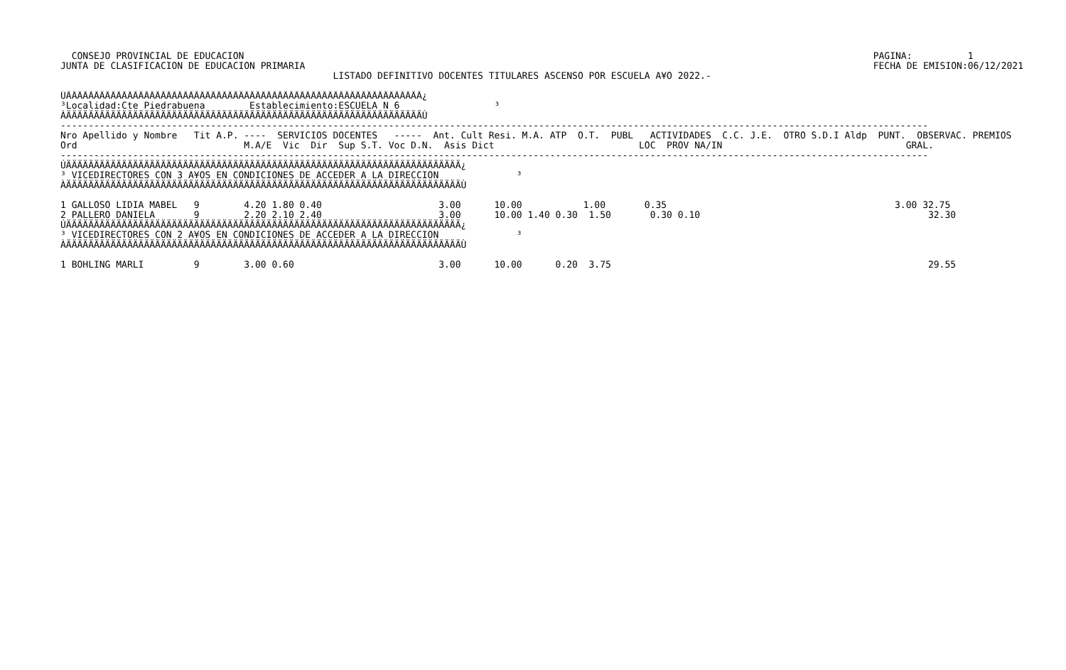CONSEJO PROVINCIAL DE EDUCACION
JUNTA DE CLASIFICACION DE EDUCACION PRIMARIA
PAGINA:          1
FECHA DE EMISION:06/12/2021
                                                 LISTADO DEFINITIVO DOCENTES TITULARES ASCENSO POR ESCUELA A¥O 2022.-
ÚÄÄÄÄÄÄÄÄÄÄÄÄÄÄÄÄÄÄÄÄÄÄÄÄÄÄÄÄÄÄÄÄÄÄÄÄÄÄÄÄÄÄÄÄÄÄÄÄÄÄÄÄÄÄÄÄÄÄÄÄÄÄÄÄ¿
³Localidad:Cte Piedrabuena        Establecimiento:ESCUELA N 6                 ³
ÀÄÄÄÄÄÄÄÄÄÄÄÄÄÄÄÄÄÄÄÄÄÄÄÄÄÄÄÄÄÄÄÄÄÄÄÄÄÄÄÄÄÄÄÄÄÄÄÄÄÄÄÄÄÄÄÄÄÄÄÄÄÄÄÄÙ
------------------------------------------------------------------------------------------------------------------------------------------------------------
Nro Apellido y Nombre   Tit A.P. ----  SERVICIOS DOCENTES   -----  Ant. Cult Resi. M.A. ATP  O.T.  PUBL   ACTIVIDADES  C.C. J.E.  OTRO S.D.I Aldp  PUNT.  OBSERVAC. PREMIOS
Ord                              M.A/E  Vic  Dir  Sup S.T. Voc D.N.  Asis Dict                          LOC  PROV NA/IN                                 GRAL.
------------------------------------------------------------------------------------------------------------------------------------------------------------
ÚÄÄÄÄÄÄÄÄÄÄÄÄÄÄÄÄÄÄÄÄÄÄÄÄÄÄÄÄÄÄÄÄÄÄÄÄÄÄÄÄÄÄÄÄÄÄÄÄÄÄÄÄÄÄÄÄÄÄÄÄÄÄÄÄÄÄÄÄÄÄÄ¿
³ VICEDIRECTORES CON 3 A¥OS EN CONDICIONES DE ACCEDER A LA DIRECCION              ³
ÀÄÄÄÄÄÄÄÄÄÄÄÄÄÄÄÄÄÄÄÄÄÄÄÄÄÄÄÄÄÄÄÄÄÄÄÄÄÄÄÄÄÄÄÄÄÄÄÄÄÄÄÄÄÄÄÄÄÄÄÄÄÄÄÄÄÄÄÄÄÄÄÙ

1 GALLOSO LIDIA MABEL   9        4.20 1.80 0.40                     3.00      10.00           1.00       0.35                                         3.00 32.75
2 PALLERO DANIELA       9        2.20 2.10 2.40                     3.00      10.00 1.40 0.30  1.50       0.30 0.10                                         32.30
ÚÄÄÄÄÄÄÄÄÄÄÄÄÄÄÄÄÄÄÄÄÄÄÄÄÄÄÄÄÄÄÄÄÄÄÄÄÄÄÄÄÄÄÄÄÄÄÄÄÄÄÄÄÄÄÄÄÄÄÄÄÄÄÄÄÄÄÄÄÄÄÄ¿
³ VICEDIRECTORES CON 2 A¥OS EN CONDICIONES DE ACCEDER A LA DIRECCION              ³
ÀÄÄÄÄÄÄÄÄÄÄÄÄÄÄÄÄÄÄÄÄÄÄÄÄÄÄÄÄÄÄÄÄÄÄÄÄÄÄÄÄÄÄÄÄÄÄÄÄÄÄÄÄÄÄÄÄÄÄÄÄÄÄÄÄÄÄÄÄÄÄÄÙ

1 BOHLING MARLI         9        3.00 0.60                          3.00      10.00      0.20  3.75                                                         29.55